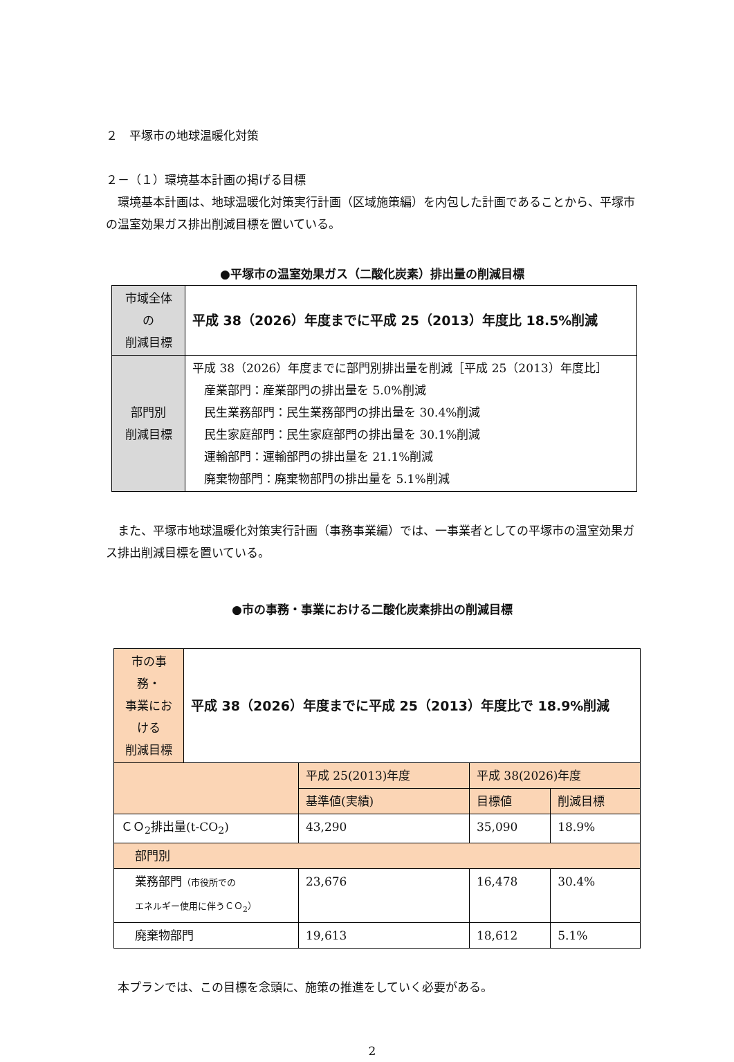２　平塚市の地球温暖化対策
２－（１）環境基本計画の掲げる目標
　環境基本計画は、地球温暖化対策実行計画（区域施策編）を内包した計画であることから、平塚市の温室効果ガス排出削減目標を置いている。
●平塚市の温室効果ガス（二酸化炭素）排出量の削減目標
| 市域全体 の 削減目標 | 平成 38（2026）年度までに平成 25（2013）年度比 18.5%削減 |
| 部門別 削減目標 | 平成 38（2026）年度までに部門別排出量を削減［平成 25（2013）年度比］ 産業部門：産業部門の排出量を 5.0%削減 民生業務部門：民生業務部門の排出量を 30.4%削減 民生家庭部門：民生家庭部門の排出量を 30.1%削減 運輸部門：運輸部門の排出量を 21.1%削減 廃棄物部門：廃棄物部門の排出量を 5.1%削減 |
　また、平塚市地球温暖化対策実行計画（事務事業編）では、一事業者としての平塚市の温室効果ガス排出削減目標を置いている。
●市の事務・事業における二酸化炭素排出の削減目標
| 市の事務・ 事業にお ける 削減目標 | 平成 38（2026）年度までに平成 25（2013）年度比で 18.9%削減 | | | |
| | | 平成 25(2013)年度 | 平成 38(2026)年度 | |
| | | 基準値(実績) | 目標値 | 削減目標 |
| ＣＯ<sub>2</sub>排出量(t-CO<sub>2</sub>) | | 43,290 | 35,090 | 18.9% |
| 部門別 | | | | |
| 業務部門 （市役所での エネルギー使用に伴うＣＯ<sub>2</sub>） | | 23,676 | 16,478 | 30.4% |
| 廃棄物部門 | | 19,613 | 18,612 | 5.1% |
　本プランでは、この目標を念頭に、施策の推進をしていく必要がある。
2